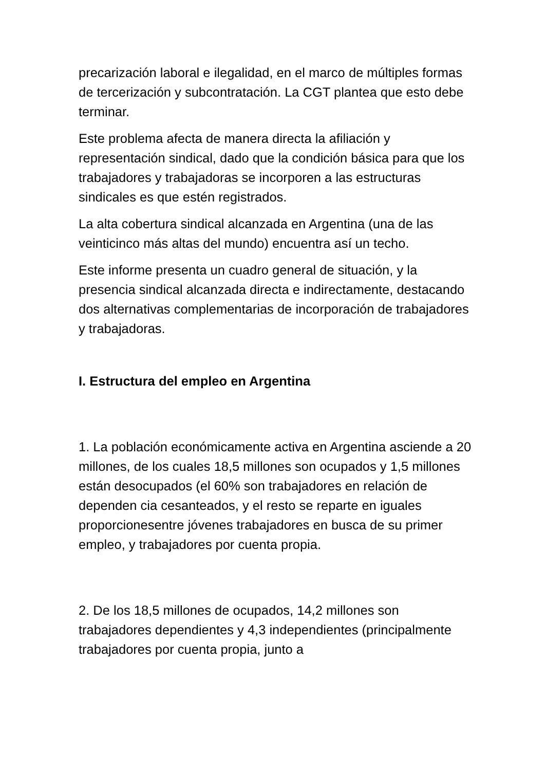precarización laboral e ilegalidad, en el marco de múltiples formas de tercerización y subcontratación. La CGT plantea que esto debe terminar.
Este problema afecta de manera directa la afiliación y representación sindical, dado que la condición básica para que los trabajadores y trabajadoras se incorporen a las estructuras sindicales es que estén registrados.
La alta cobertura sindical alcanzada en Argentina (una de las veinticinco más altas del mundo) encuentra así un techo.
Este informe presenta un cuadro general de situación, y la presencia sindical alcanzada directa e indirectamente, destacando dos alternativas complementarias de incorporación de trabajadores y trabajadoras.
I. Estructura del empleo en Argentina
1. La población económicamente activa en Argentina asciende a 20 millones, de los cuales 18,5 millones son ocupados y 1,5 millones están desocupados (el 60% son trabajadores en relación de dependen cia cesanteados, y el resto se reparte en iguales proporcionesentre jóvenes trabajadores en busca de su primer empleo, y trabajadores por cuenta propia.
2. De los 18,5 millones de ocupados, 14,2 millones son trabajadores dependientes y 4,3 independientes (principalmente trabajadores por cuenta propia, junto a